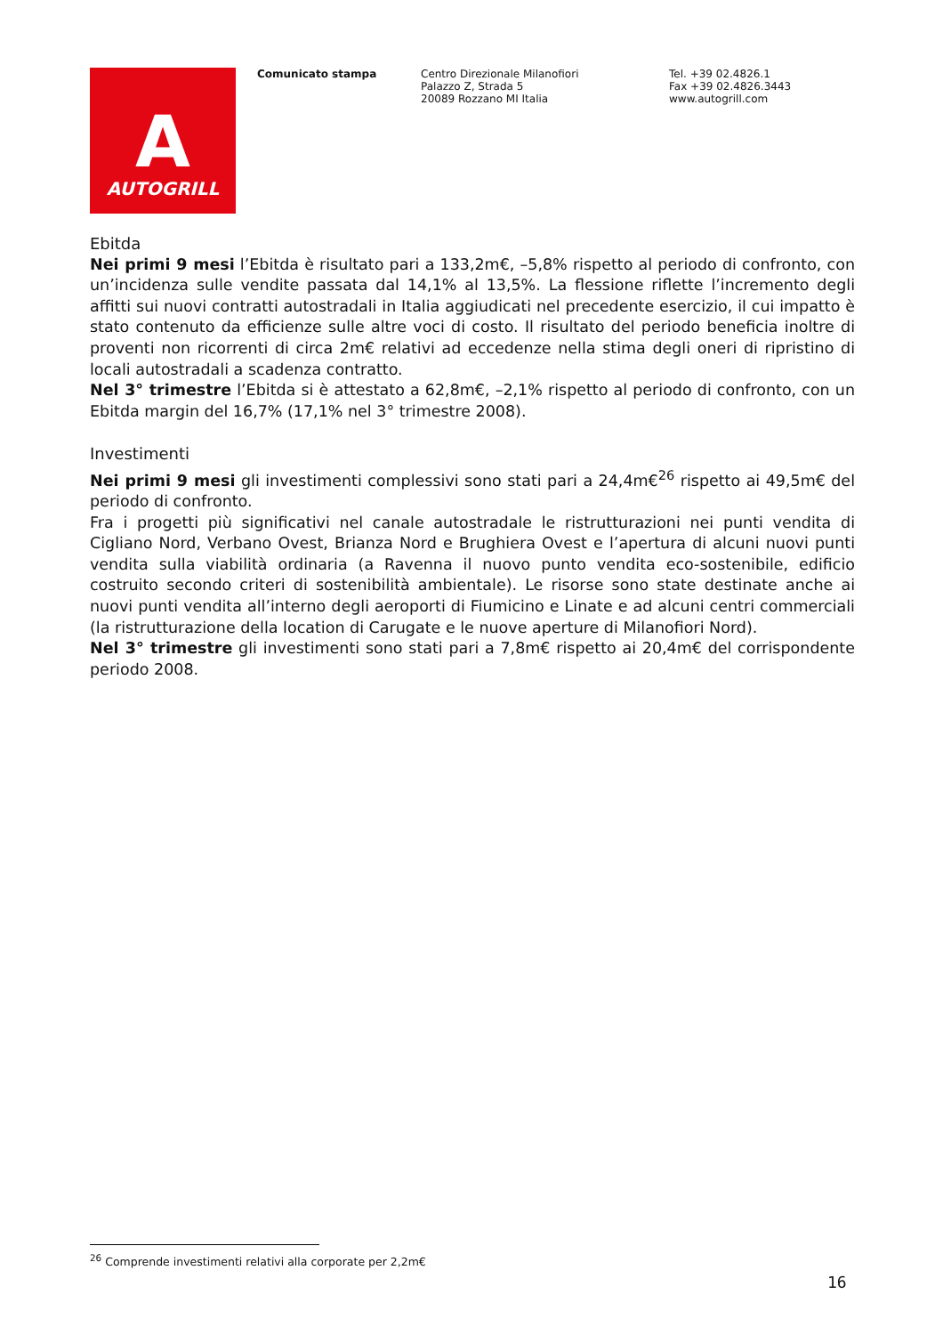A
AUTOGRILL
Comunicato stampa Centro Direzionale Milanofiori
Palazzo Z, Strada 5
20089 Rozzano MI Italia
Tel. +39 02.4826.1
Fax +39 02.4826.3443
www.autogrill.com
Ebitda
Nei primi 9 mesi l’Ebitda è risultato pari a 133,2m€, –5,8% rispetto al periodo di confronto, con un’incidenza sulle vendite passata dal 14,1% al 13,5%. La flessione riflette l’incremento degli affitti sui nuovi contratti autostradali in Italia aggiudicati nel precedente esercizio, il cui impatto è stato contenuto da efficienze sulle altre voci di costo. Il risultato del periodo beneficia inoltre di proventi non ricorrenti di circa 2m€ relativi ad eccedenze nella stima degli oneri di ripristino di locali autostradali a scadenza contratto.
Nel 3° trimestre l’Ebitda si è attestato a 62,8m€, –2,1% rispetto al periodo di confronto, con un Ebitda margin del 16,7% (17,1% nel 3° trimestre 2008).
Investimenti
Nei primi 9 mesi gli investimenti complessivi sono stati pari a 24,4m€<sup>26</sup> rispetto ai 49,5m€ del periodo di confronto.
Fra i progetti più significativi nel canale autostradale le ristrutturazioni nei punti vendita di Cigliano Nord, Verbano Ovest, Brianza Nord e Brughiera Ovest e l’apertura di alcuni nuovi punti vendita sulla viabilità ordinaria (a Ravenna il nuovo punto vendita eco-sostenibile, edificio costruito secondo criteri di sostenibilità ambientale). Le risorse sono state destinate anche ai nuovi punti vendita all’interno degli aeroporti di Fiumicino e Linate e ad alcuni centri commerciali (la ristrutturazione della location di Carugate e le nuove aperture di Milanofiori Nord).
Nel 3° trimestre gli investimenti sono stati pari a 7,8m€ rispetto ai 20,4m€ del corrispondente periodo 2008.
<sup>26</sup> Comprende investimenti relativi alla corporate per 2,2m€
16